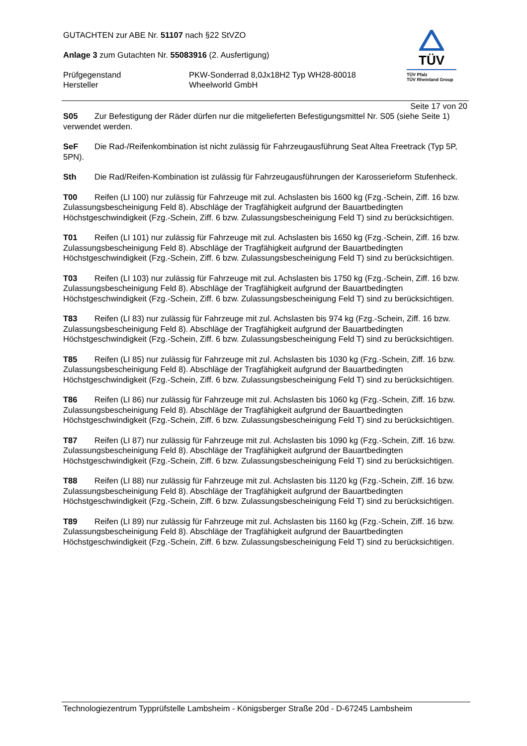GUTACHTEN zur ABE Nr. 51107 nach §22 StVZO
Anlage 3 zum Gutachten Nr. 55083916 (2. Ausfertigung)
Prüfgegenstand PKW-Sonderrad 8,0Jx18H2 Typ WH28-80018
Hersteller Wheelworld GmbH
TÜV
TÜV Pfalz
TÜV Rheinland Group
Seite 17 von 20
S05 Zur Befestigung der Räder dürfen nur die mitgelieferten Befestigungsmittel Nr. S05 (siehe Seite 1) verwendet werden.
SeF Die Rad-/Reifenkombination ist nicht zulässig für Fahrzeugausführung Seat Altea Freetrack (Typ 5P, 5PN).
Sth Die Rad/Reifen-Kombination ist zulässig für Fahrzeugausführungen der Karosserieform Stufenheck.
T00 Reifen (LI 100) nur zulässig für Fahrzeuge mit zul. Achslasten bis 1600 kg (Fzg.-Schein, Ziff. 16 bzw. Zulassungsbescheinigung Feld 8). Abschläge der Tragfähigkeit aufgrund der Bauartbedingten Höchstgeschwindigkeit (Fzg.-Schein, Ziff. 6 bzw. Zulassungsbescheinigung Feld T) sind zu berücksichtigen.
T01 Reifen (LI 101) nur zulässig für Fahrzeuge mit zul. Achslasten bis 1650 kg (Fzg.-Schein, Ziff. 16 bzw. Zulassungsbescheinigung Feld 8). Abschläge der Tragfähigkeit aufgrund der Bauartbedingten Höchstgeschwindigkeit (Fzg.-Schein, Ziff. 6 bzw. Zulassungsbescheinigung Feld T) sind zu berücksichtigen.
T03 Reifen (LI 103) nur zulässig für Fahrzeuge mit zul. Achslasten bis 1750 kg (Fzg.-Schein, Ziff. 16 bzw. Zulassungsbescheinigung Feld 8). Abschläge der Tragfähigkeit aufgrund der Bauartbedingten Höchstgeschwindigkeit (Fzg.-Schein, Ziff. 6 bzw. Zulassungsbescheinigung Feld T) sind zu berücksichtigen.
T83 Reifen (LI 83) nur zulässig für Fahrzeuge mit zul. Achslasten bis 974 kg (Fzg.-Schein, Ziff. 16 bzw. Zulassungsbescheinigung Feld 8). Abschläge der Tragfähigkeit aufgrund der Bauartbedingten Höchstgeschwindigkeit (Fzg.-Schein, Ziff. 6 bzw. Zulassungsbescheinigung Feld T) sind zu berücksichtigen.
T85 Reifen (LI 85) nur zulässig für Fahrzeuge mit zul. Achslasten bis 1030 kg (Fzg.-Schein, Ziff. 16 bzw. Zulassungsbescheinigung Feld 8). Abschläge der Tragfähigkeit aufgrund der Bauartbedingten Höchstgeschwindigkeit (Fzg.-Schein, Ziff. 6 bzw. Zulassungsbescheinigung Feld T) sind zu berücksichtigen.
T86 Reifen (LI 86) nur zulässig für Fahrzeuge mit zul. Achslasten bis 1060 kg (Fzg.-Schein, Ziff. 16 bzw. Zulassungsbescheinigung Feld 8). Abschläge der Tragfähigkeit aufgrund der Bauartbedingten Höchstgeschwindigkeit (Fzg.-Schein, Ziff. 6 bzw. Zulassungsbescheinigung Feld T) sind zu berücksichtigen.
T87 Reifen (LI 87) nur zulässig für Fahrzeuge mit zul. Achslasten bis 1090 kg (Fzg.-Schein, Ziff. 16 bzw. Zulassungsbescheinigung Feld 8). Abschläge der Tragfähigkeit aufgrund der Bauartbedingten Höchstgeschwindigkeit (Fzg.-Schein, Ziff. 6 bzw. Zulassungsbescheinigung Feld T) sind zu berücksichtigen.
T88 Reifen (LI 88) nur zulässig für Fahrzeuge mit zul. Achslasten bis 1120 kg (Fzg.-Schein, Ziff. 16 bzw. Zulassungsbescheinigung Feld 8). Abschläge der Tragfähigkeit aufgrund der Bauartbedingten Höchstgeschwindigkeit (Fzg.-Schein, Ziff. 6 bzw. Zulassungsbescheinigung Feld T) sind zu berücksichtigen.
T89 Reifen (LI 89) nur zulässig für Fahrzeuge mit zul. Achslasten bis 1160 kg (Fzg.-Schein, Ziff. 16 bzw. Zulassungsbescheinigung Feld 8). Abschläge der Tragfähigkeit aufgrund der Bauartbedingten Höchstgeschwindigkeit (Fzg.-Schein, Ziff. 6 bzw. Zulassungsbescheinigung Feld T) sind zu berücksichtigen.
Technologiezentrum Typprüfstelle Lambsheim - Königsberger Straße 20d - D-67245 Lambsheim